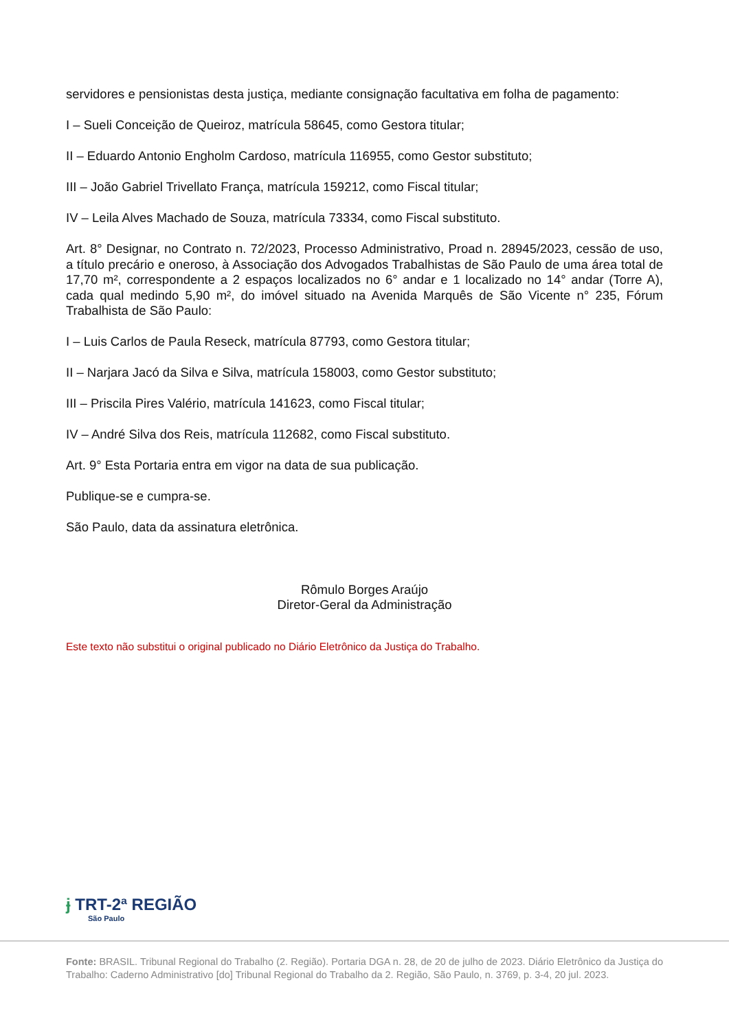servidores e pensionistas desta justiça, mediante consignação facultativa em folha de pagamento:
I – Sueli Conceição de Queiroz, matrícula 58645, como Gestora titular;
II – Eduardo Antonio Engholm Cardoso, matrícula 116955, como Gestor substituto;
III – João Gabriel Trivellato França, matrícula 159212, como Fiscal titular;
IV – Leila Alves Machado de Souza, matrícula 73334, como Fiscal substituto.
Art. 8° Designar, no Contrato n. 72/2023, Processo Administrativo, Proad n. 28945/2023, cessão de uso, a título precário e oneroso, à Associação dos Advogados Trabalhistas de São Paulo de uma área total de 17,70 m², correspondente a 2 espaços localizados no 6° andar e 1 localizado no 14° andar (Torre A), cada qual medindo 5,90 m², do imóvel situado na Avenida Marquês de São Vicente n° 235, Fórum Trabalhista de São Paulo:
I – Luis Carlos de Paula Reseck, matrícula 87793, como Gestora titular;
II – Narjara Jacó da Silva e Silva, matrícula 158003, como Gestor substituto;
III – Priscila Pires Valério, matrícula 141623, como Fiscal titular;
IV – André Silva dos Reis, matrícula 112682, como Fiscal substituto.
Art. 9° Esta Portaria entra em vigor na data de sua publicação.
Publique-se e cumpra-se.
São Paulo, data da assinatura eletrônica.
Rômulo Borges Araújo
Diretor-Geral da Administração
Este texto não substitui o original publicado no Diário Eletrônico da Justiça do Trabalho.
ɉ TRT-2ª REGIÃO
São Paulo
Fonte: BRASIL. Tribunal Regional do Trabalho (2. Região). Portaria DGA n. 28, de 20 de julho de 2023. Diário Eletrônico da Justiça do Trabalho: Caderno Administrativo [do] Tribunal Regional do Trabalho da 2. Região, São Paulo, n. 3769, p. 3-4, 20 jul. 2023.